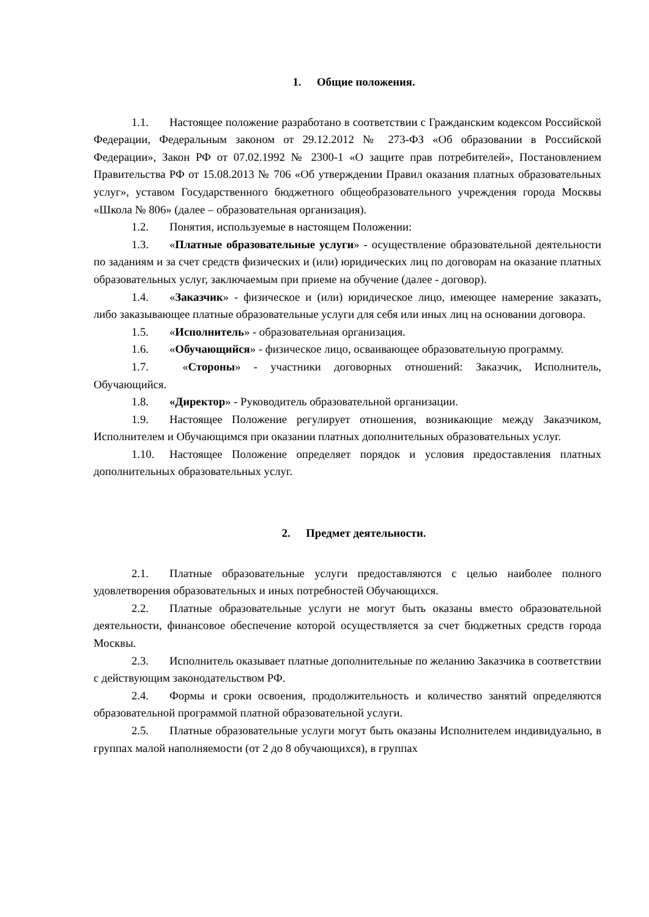1. Общие положения.
1.1. Настоящее положение разработано в соответствии с Гражданским кодексом Российской Федерации, Федеральным законом от 29.12.2012 № 273-ФЗ «Об образовании в Российской Федерации», Закон РФ от 07.02.1992 № 2300-1 «О защите прав потребителей», Постановлением Правительства РФ от 15.08.2013 № 706 «Об утверждении Правил оказания платных образовательных услуг», уставом Государственного бюджетного общеобразовательного учреждения города Москвы «Школа № 806» (далее – образовательная организация).
1.2. Понятия, используемые в настоящем Положении:
1.3. «Платные образовательные услуги» - осуществление образовательной деятельности по заданиям и за счет средств физических и (или) юридических лиц по договорам на оказание платных образовательных услуг, заключаемым при приеме на обучение (далее - договор).
1.4. «Заказчик» - физическое и (или) юридическое лицо, имеющее намерение заказать, либо заказывающее платные образовательные услуги для себя или иных лиц на основании договора.
1.5. «Исполнитель» - образовательная организация.
1.6. «Обучающийся» - физическое лицо, осваивающее образовательную программу.
1.7. «Стороны» - участники договорных отношений: Заказчик, Исполнитель, Обучающийся.
1.8. «Директор» - Руководитель образовательной организации.
1.9. Настоящее Положение регулирует отношения, возникающие между Заказчиком, Исполнителем и Обучающимся при оказании платных дополнительных образовательных услуг.
1.10. Настоящее Положение определяет порядок и условия предоставления платных дополнительных образовательных услуг.
2. Предмет деятельности.
2.1. Платные образовательные услуги предоставляются с целью наиболее полного удовлетворения образовательных и иных потребностей Обучающихся.
2.2. Платные образовательные услуги не могут быть оказаны вместо образовательной деятельности, финансовое обеспечение которой осуществляется за счет бюджетных средств города Москвы.
2.3. Исполнитель оказывает платные дополнительные по желанию Заказчика в соответствии с действующим законодательством РФ.
2.4. Формы и сроки освоения, продолжительность и количество занятий определяются образовательной программой платной образовательной услуги.
2.5. Платные образовательные услуги могут быть оказаны Исполнителем индивидуально, в группах малой наполняемости (от 2 до 8 обучающихся), в группах